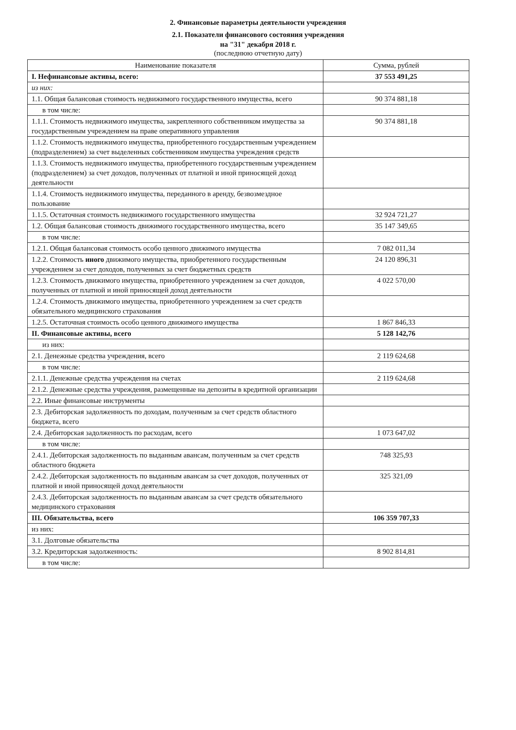2. Финансовые параметры деятельности учреждения
2.1. Показатели финансового состояния учреждения
на "31" декабря 2018 г.
(последнюю отчетную дату)
| Наименование показателя | Сумма, рублей |
| --- | --- |
| I. Нефинансовые активы, всего: | 37 553 491,25 |
| из них: | |
| 1.1. Общая балансовая стоимость недвижимого государственного имущества, всего | 90 374 881,18 |
| в том числе: | |
| 1.1.1. Стоимость недвижимого имущества, закрепленного собственником имущества за государственным учреждением на праве оперативного управления | 90 374 881,18 |
| 1.1.2. Стоимость недвижимого имущества, приобретенного государственным учреждением (подразделением) за счет выделенных собственником имущества учреждения средств | |
| 1.1.3. Стоимость недвижимого имущества, приобретенного государственным учреждением (подразделением) за счет доходов, полученных от платной и иной приносящей доход деятельности | |
| 1.1.4. Стоимость недвижимого имущества, переданного в аренду, безвозмездное пользование | |
| 1.1.5. Остаточная стоимость недвижимого государственного имущества | 32 924 721,27 |
| 1.2. Общая балансовая стоимость движимого государственного имущества, всего | 35 147 349,65 |
| в том числе: | |
| 1.2.1. Общая балансовая стоимость особо ценного движимого имущества | 7 082 011,34 |
| 1.2.2. Стоимость иного движимого имущества, приобретенного государственным учреждением за счет доходов, полученных за счет бюджетных средств | 24 120 896,31 |
| 1.2.3. Стоимость движимого имущества, приобретенного учреждением за счет доходов, полученных от платной и иной приносящей доход деятельности | 4 022 570,00 |
| 1.2.4. Стоимость движимого имущества, приобретенного учреждением за счет средств обязательного медицинского страхования | |
| 1.2.5. Остаточная стоимость особо ценного движимого имущества | 1 867 846,33 |
| II. Финансовые активы, всего | 5 128 142,76 |
| из них: | |
| 2.1. Денежные средства учреждения, всего | 2 119 624,68 |
| в том числе: | |
| 2.1.1. Денежные средства учреждения на счетах | 2 119 624,68 |
| 2.1.2. Денежные средства учреждения, размещенные на депозиты в кредитной организации | |
| 2.2. Иные финансовые инструменты | |
| 2.3. Дебиторская задолженность по доходам, полученным за счет средств областного бюджета, всего | |
| 2.4. Дебиторская задолженность по расходам, всего | 1 073 647,02 |
| в том числе: | |
| 2.4.1. Дебиторская задолженность по выданным авансам, полученным за счет средств областного бюджета | 748 325,93 |
| 2.4.2. Дебиторская задолженность по выданным авансам за счет доходов, полученных от платной и иной приносящей доход деятельности | 325 321,09 |
| 2.4.3. Дебиторская задолженность по выданным авансам за счет средств обязательного медицинского страхования | |
| III. Обязательства, всего | 106 359 707,33 |
| из них: | |
| 3.1. Долговые обязательства | |
| 3.2. Кредиторская задолженность: | 8 902 814,81 |
| в том числе: | |